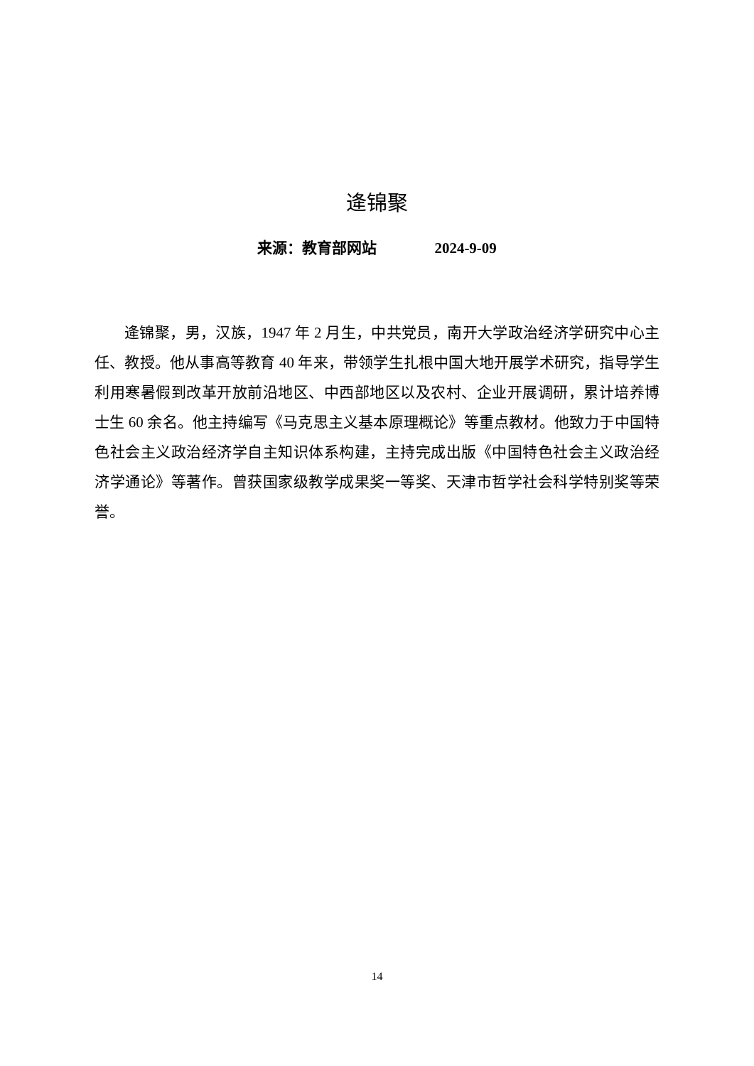逄锦聚
来源：教育部网站 2024-9-09
逄锦聚，男，汉族，1947 年 2 月生，中共党员，南开大学政治经济学研究中心主任、教授。他从事高等教育 40 年来，带领学生扎根中国大地开展学术研究，指导学生利用寒暑假到改革开放前沿地区、中西部地区以及农村、企业开展调研，累计培养博士生 60 余名。他主持编写《马克思主义基本原理概论》等重点教材。他致力于中国特色社会主义政治经济学自主知识体系构建，主持完成出版《中国特色社会主义政治经济学通论》等著作。曾获国家级教学成果奖一等奖、天津市哲学社会科学特别奖等荣誉。
14